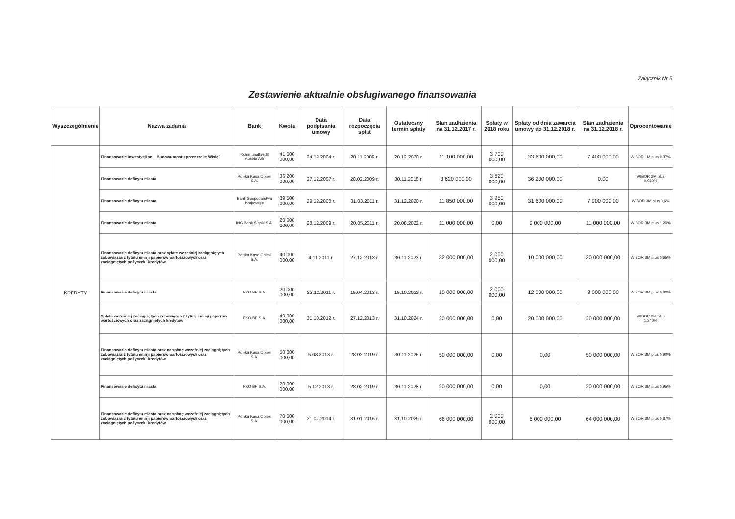Załącznik Nr 5
Zestawienie aktualnie obsługiwanego finansowania
| Wyszczególnienie | Nazwa zadania | Bank | Kwota | Data podpisania umowy | Data rozpoczęcia spłat | Ostateczny termin spłaty | Stan zadłużenia na 31.12.2017 r. | Spłaty w 2018 roku | Spłaty od dnia zawarcia umowy do 31.12.2018 r. | Stan zadłużenia na 31.12.2018 r. | Oprocentowanie |
| --- | --- | --- | --- | --- | --- | --- | --- | --- | --- | --- | --- |
| KREDYTY | Finansowanie inwestycji pn. „Budowa mostu przez rzekę Wisłę” | Kommunalkredit Austria AG | 41 000 000,00 | 24.12.2004 r. | 20.11.2009 r. | 20.12.2020 r. | 11 100 000,00 | 3 700 000,00 | 33 600 000,00 | 7 400 000,00 | WIBOR 1M plus 0,37% |
| | Finansowanie deficytu miasta | Polska Kasa Opieki S.A. | 36 200 000,00 | 27.12.2007 r. | 28.02.2009 r. | 30.11.2018 r. | 3 620 000,00 | 3 620 000,00 | 36 200 000,00 | 0,00 | WIBOR 3M plus 0,082% |
| | Finansowanie deficytu miasta | Bank Gospodarstwa Krajowego | 39 500 000,00 | 29.12.2008 r. | 31.03.2011 r. | 31.12.2020 r. | 11 850 000,00 | 3 950 000,00 | 31 600 000,00 | 7 900 000,00 | WIBOR 3M plus 0,6% |
| | Finansowanie deficytu miasta | ING Bank Śląski S.A. | 20 000 000,00 | 28.12.2009 r. | 20.05.2011 r. | 20.08.2022 r. | 11 000 000,00 | 0,00 | 9 000 000,00 | 11 000 000,00 | WIBOR 3M plus 1,20% |
| | Finansowanie deficytu miasta oraz spłatę wcześniej zaciągniętych zobowiązań z tytułu emisji papierów wartościowych oraz zaciągniętych pożyczek i kredytów | Polska Kasa Opieki S.A. | 40 000 000,00 | 4.11.2011 r. | 27.12.2013 r. | 30.11.2023 r. | 32 000 000,00 | 2 000 000,00 | 10 000 000,00 | 30 000 000,00 | WIBOR 3M plus 0,65% |
| | Finansowanie deficytu miasta | PKO BP S.A. | 20 000 000,00 | 23.12.2011 r. | 15.04.2013 r. | 15.10.2022 r. | 10 000 000,00 | 2 000 000,00 | 12 000 000,00 | 8 000 000,00 | WIBOR 3M plus 0,80% |
| | Spłata wcześniej zaciągniętych zobowiązań z tytułu emisji papierów wartościowych oraz zaciągniętych kredytów | PKO BP S.A. | 40 000 000,00 | 31.10.2012 r. | 27.12.2013 r. | 31.10.2024 r. | 20 000 000,00 | 0,00 | 20 000 000,00 | 20 000 000,00 | WIBOR 3M plus 1,340% |
| | Finansowanie deficytu miasta oraz na spłatę wcześniej zaciągniętych zobowiązań z tytułu emisji papierów wartościowych oraz zaciągniętych pożyczek i kredytów | Polska Kasa Opieki S.A. | 50 000 000,00 | 5.08.2013 r. | 28.02.2019 r. | 30.11.2026 r. | 50 000 000,00 | 0,00 | 0,00 | 50 000 000,00 | WIBOR 3M plus 0,90% |
| | Finansowanie deficytu miasta | PKO BP S.A. | 20 000 000,00 | 5.12.2013 r. | 28.02.2019 r. | 30.11.2028 r. | 20 000 000,00 | 0,00 | 0,00 | 20 000 000,00 | WIBOR 3M plus 0,95% |
| | Finansowanie deficytu miasta oraz na spłatę wcześniej zaciągniętych zobowiązań z tytułu emisji papierów wartościowych oraz zaciągniętych pożyczek i kredytów | Polska Kasa Opieki S.A. | 70 000 000,00 | 21.07.2014 r. | 31.01.2016 r. | 31.10.2029 r. | 66 000 000,00 | 2 000 000,00 | 6 000 000,00 | 64 000 000,00 | WIBOR 3M plus 0,87% |